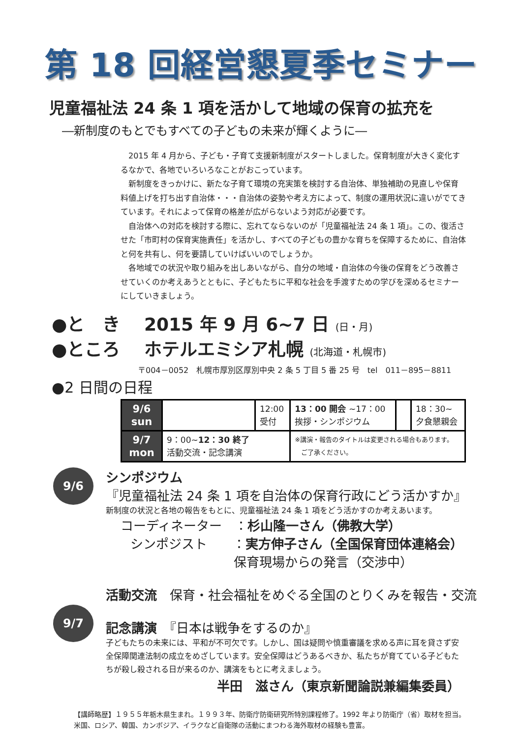第 18 回経営懇夏季セミナー
児童福祉法 24 条 1 項を活かして地域の保育の拡充を
―新制度のもとでもすべての子どもの未来が輝くように―
2015 年 4 月から、子ども・子育て支援新制度がスタートしました。保育制度が大きく変化するなかで、各地でいろいろなことがおこっています。
新制度をきっかけに、新たな子育て環境の充実策を検討する自治体、単独補助の見直しや保育料値上げを打ち出す自治体・・・自治体の姿勢や考え方によって、制度の運用状況に違いがでてきています。それによって保育の格差が広がらないよう対応が必要です。
自治体への対応を検討する際に、忘れてならないのが「児童福祉法 24 条 1 項」。この、復活させた「市町村の保育実施責任」を活かし、すべての子どもの豊かな育ちを保障するために、自治体と何を共有し、何を要請していけばいいのでしょうか。
各地域での状況や取り組みを出しあいながら、自分の地域・自治体の今後の保育をどう改善させていくのか考えあうとともに、子どもたちに平和な社会を手渡すための学びを深めるセミナーにしていきましょう。
●と　き　 2015 年 9 月 6~7 日 (日・月)
●ところ　 ホテルエミシア札幌 (北海道・札幌市)
〒004－0052　札幌市厚別区厚別中央 2 条 5 丁目 5 番 25 号　tel　011－895－8811
●2 日間の日程
| 9/6 sun | | 12:00 受付 | 13：00 開会 ~17：00 挨拶・シンポジウム | | 18：30~ 夕食懇親会 |
| 9/7 mon | 9：00~ 12：30 終了 活動交流・記念講演 | | ※講演・報告のタイトルは変更される場合もあります。 ご了承ください。 | | |
9/6
シンポジウム
『児童福祉法 24 条 1 項を自治体の保育行政にどう活かすか』
新制度の状況と各地の報告をもとに、児童福祉法 24 条 1 項をどう活かすのか考えあいます。
コーディネーター　：杉山隆一さん（佛教大学）
シンポジスト　　：実方伸子さん（全国保育団体連絡会）
保育現場からの発言（交渉中）
9/7
活動交流　保育・社会福祉をめぐる全国のとりくみを報告・交流
記念講演　『日本は戦争をするのか』
子どもたちの未来には、平和が不可欠です。しかし、国は疑問や慎重審議を求める声に耳を貸さず安全保障関連法制の成立をめざしています。安全保障はどうあるべきか、私たちが育てている子どもたちが殺し殺される日が来るのか、講演をもとに考えましょう。
半田　滋さん（東京新聞論説兼編集委員）
【講師略歴】１９５５年栃木県生まれ。１９９３年、防衛庁防衛研究所特別課程修了。1992 年より防衛庁（省）取材を担当。米国、ロシア、韓国、カンボジア、イラクなど自衛隊の活動にまつわる海外取材の経験も豊富。